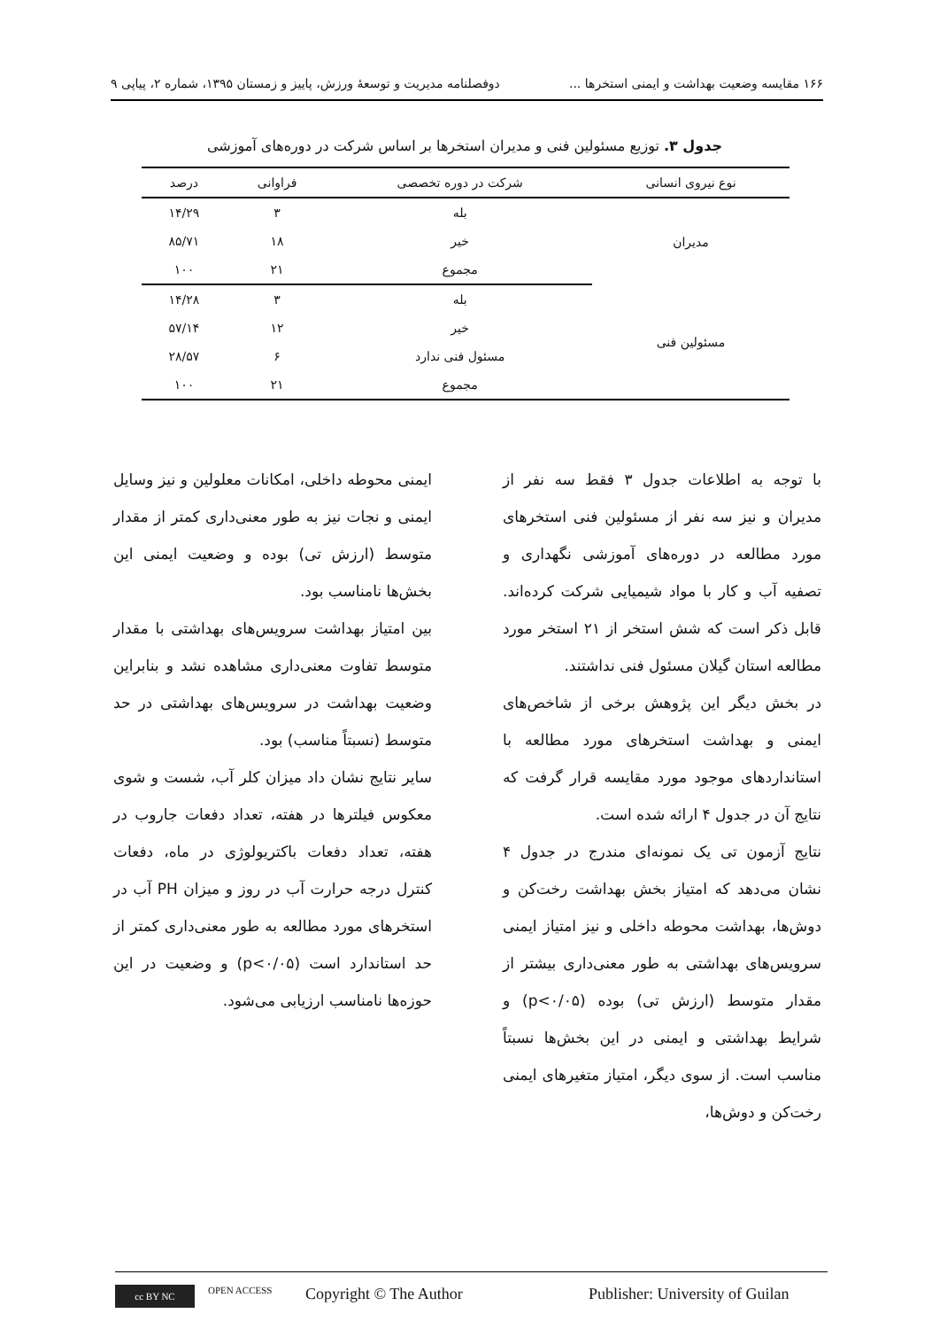۱۶۶ مقایسه وضعیت بهداشت و ایمنی استخرها ... دوفصلنامه مدیریت و توسعهٔ ورزش، پاییز و زمستان ۱۳۹۵، شماره ۲، پیاپی ۹
جدول ۳. توزیع مسئولین فنی و مدیران استخرها بر اساس شرکت در دوره‌های آموزشی
| نوع نیروی انسانی | شرکت در دوره تخصصی | فراوانی | درصد |
| --- | --- | --- | --- |
| مدیران | بله | ۳ | ۱۴/۲۹ |
| | خیر | ۱۸ | ۸۵/۷۱ |
| | مجموع | ۲۱ | ۱۰۰ |
| مسئولین فنی | بله | ۳ | ۱۴/۲۸ |
| | خیر | ۱۲ | ۵۷/۱۴ |
| | مسئول فنی ندارد | ۶ | ۲۸/۵۷ |
| | مجموع | ۲۱ | ۱۰۰ |
با توجه به اطلاعات جدول ۳ فقط سه نفر از مدیران و نیز سه نفر از مسئولین فنی استخرهای مورد مطالعه در دوره‌های آموزشی نگهداری و تصفیه آب و کار با مواد شیمیایی شرکت کرده‌اند. قابل ذکر است که شش استخر از ۲۱ استخر مورد مطالعه استان گیلان مسئول فنی نداشتند.
در بخش دیگر این پژوهش برخی از شاخص‌های ایمنی و بهداشت استخرهای مورد مطالعه با استانداردهای موجود مورد مقایسه قرار گرفت که نتایج آن در جدول ۴ ارائه شده است.
نتایج آزمون تی یک نمونه‌ای مندرج در جدول ۴ نشان می‌دهد که امتیاز بخش بهداشت رخت‌کن و دوش‌ها، بهداشت محوطه داخلی و نیز امتیاز ایمنی سرویس‌های بهداشتی به طور معنی‌داری بیشتر از مقدار متوسط (ارزش تی) بوده (p<۰/۰۵) و شرایط بهداشتی و ایمنی در این بخش‌ها نسبتاً مناسب است. از سوی دیگر، امتیاز متغیرهای ایمنی رخت‌کن و دوش‌ها،
ایمنی محوطه داخلی، امکانات معلولین و نیز وسایل ایمنی و نجات نیز به طور معنی‌داری کمتر از مقدار متوسط (ارزش تی) بوده و وضعیت ایمنی این بخش‌ها نامناسب بود.
بین امتیاز بهداشت سرویس‌های بهداشتی با مقدار متوسط تفاوت معنی‌داری مشاهده نشد و بنابراین وضعیت بهداشت در سرویس‌های بهداشتی در حد متوسط (نسبتاً مناسب) بود.
سایر نتایج نشان داد میزان کلر آب، شست و شوی معکوس فیلترها در هفته، تعداد دفعات جاروب در هفته، تعداد دفعات باکتریولوژی در ماه، دفعات کنترل درجه حرارت آب در روز و میزان PH آب در استخرهای مورد مطالعه به طور معنی‌داری کمتر از حد استاندارد است (p<۰/۰۵) و وضعیت در این حوزه‌ها نامناسب ارزیابی می‌شود.
cc BY NC
OPEN ACCESS Copyright © The Author Publisher: University of Guilan